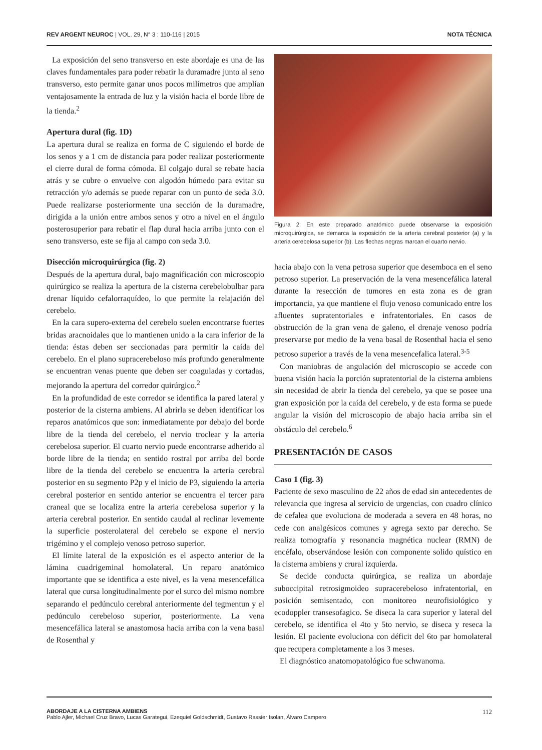REV ARGENT NEUROC | VOL. 29, N° 3 : 110-116 | 2015
NOTA TÉCNICA
La exposición del seno transverso en este abordaje es una de las claves fundamentales para poder rebatir la duramadre junto al seno transverso, esto permite ganar unos pocos milímetros que amplían ventajosamente la entrada de luz y la visión hacia el borde libre de la tienda.<sup>2</sup>
Apertura dural (fig. 1D)
La apertura dural se realiza en forma de C siguiendo el borde de los senos y a 1 cm de distancia para poder realizar posteriormente el cierre dural de forma cómoda. El colgajo dural se rebate hacia atrás y se cubre o envuelve con algodón húmedo para evitar su retracción y/o además se puede reparar con un punto de seda 3.0. Puede realizarse posteriormente una sección de la duramadre, dirigida a la unión entre ambos senos y otro a nivel en el ángulo posterosuperior para rebatir el flap dural hacia arriba junto con el seno transverso, este se fija al campo con seda 3.0.
Disección microquirúrgica (fig. 2)
Después de la apertura dural, bajo magnificación con microscopio quirúrgico se realiza la apertura de la cisterna cerebelobulbar para drenar líquido cefalorraquídeo, lo que permite la relajación del cerebelo.
En la cara supero-externa del cerebelo suelen encontrarse fuertes bridas aracnoidales que lo mantienen unido a la cara inferior de la tienda: éstas deben ser seccionadas para permitir la caída del cerebelo. En el plano supracerebeloso más profundo generalmente se encuentran venas puente que deben ser coaguladas y cortadas, mejorando la apertura del corredor quirúrgico.<sup>2</sup>
En la profundidad de este corredor se identifica la pared lateral y posterior de la cisterna ambiens. Al abrirla se deben identificar los reparos anatómicos que son: inmediatamente por debajo del borde libre de la tienda del cerebelo, el nervio troclear y la arteria cerebelosa superior. El cuarto nervio puede encontrarse adherido al borde libre de la tienda; en sentido rostral por arriba del borde libre de la tienda del cerebelo se encuentra la arteria cerebral posterior en su segmento P2p y el inicio de P3, siguiendo la arteria cerebral posterior en sentido anterior se encuentra el tercer para craneal que se localiza entre la arteria cerebelosa superior y la arteria cerebral posterior. En sentido caudal al reclinar levemente la superficie posterolateral del cerebelo se expone el nervio trigémino y el complejo venoso petroso superior.
El límite lateral de la exposición es el aspecto anterior de la lámina cuadrigeminal homolateral. Un reparo anatómico importante que se identifica a este nivel, es la vena mesencefálica lateral que cursa longitudinalmente por el surco del mismo nombre separando el pedúnculo cerebral anteriormente del tegmentun y el pedúnculo cerebeloso superior, posteriormente. La vena mesencefálica lateral se anastomosa hacia arriba con la vena basal de Rosenthal y
Figura 2: En este preparado anatómico puede observarse la exposición microquirúrgica, se demarca la exposición de la arteria cerebral posterior (a) y la arteria cerebelosa superior (b). Las flechas negras marcan el cuarto nervio.
hacia abajo con la vena petrosa superior que desemboca en el seno petroso superior. La preservación de la vena mesencefálica lateral durante la resección de tumores en esta zona es de gran importancia, ya que mantiene el flujo venoso comunicado entre los afluentes supratentoriales e infratentoriales. En casos de obstrucción de la gran vena de galeno, el drenaje venoso podría preservarse por medio de la vena basal de Rosenthal hacia el seno petroso superior a través de la vena mesencefalica lateral.<sup>3-5</sup>
Con maniobras de angulación del microscopio se accede con buena visión hacia la porción supratentorial de la cisterna ambiens sin necesidad de abrir la tienda del cerebelo, ya que se posee una gran exposición por la caída del cerebelo, y de esta forma se puede angular la visión del microscopio de abajo hacia arriba sin el obstáculo del cerebelo.<sup>6</sup>
PRESENTACIÓN DE CASOS
Caso 1 (fig. 3)
Paciente de sexo masculino de 22 años de edad sin antecedentes de relevancia que ingresa al servicio de urgencias, con cuadro clínico de cefalea que evoluciona de moderada a severa en 48 horas, no cede con analgésicos comunes y agrega sexto par derecho. Se realiza tomografía y resonancia magnética nuclear (RMN) de encéfalo, observándose lesión con componente solido quístico en la cisterna ambiens y crural izquierda.
Se decide conducta quirúrgica, se realiza un abordaje suboccipital retrosigmoideo supracerebeloso infratentorial, en posición semisentado, con monitoreo neurofisiológico y ecodoppler transesofagico. Se diseca la cara superior y lateral del cerebelo, se identifica el 4to y 5to nervio, se diseca y reseca la lesión. El paciente evoluciona con déficit del 6to par homolateral que recupera completamente a los 3 meses.
El diagnóstico anatomopatológico fue schwanoma.
ABORDAJE A LA CISTERNA AMBIENS
Pablo Ajler, Michael Cruz Bravo, Lucas Garategui, Ezequiel Goldschmidt, Gustavo Rassier Isolan, Álvaro Campero
112